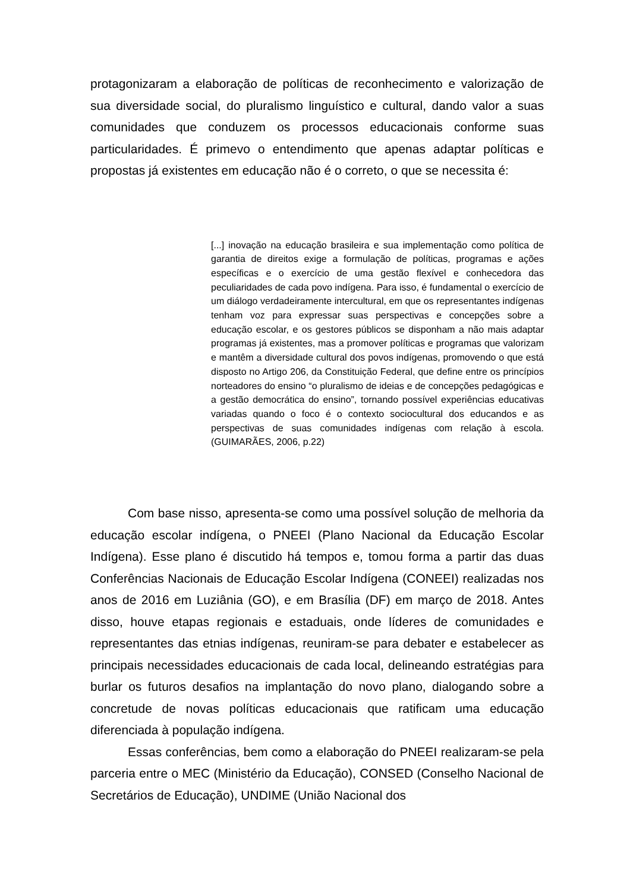protagonizaram a elaboração de políticas de reconhecimento e valorização de sua diversidade social, do pluralismo linguístico e cultural, dando valor a suas comunidades que conduzem os processos educacionais conforme suas particularidades. É primevo o entendimento que apenas adaptar políticas e propostas já existentes em educação não é o correto, o que se necessita é:
[...] inovação na educação brasileira e sua implementação como política de garantia de direitos exige a formulação de políticas, programas e ações específicas e o exercício de uma gestão flexível e conhecedora das peculiaridades de cada povo indígena. Para isso, é fundamental o exercício de um diálogo verdadeiramente intercultural, em que os representantes indígenas tenham voz para expressar suas perspectivas e concepções sobre a educação escolar, e os gestores públicos se disponham a não mais adaptar programas já existentes, mas a promover políticas e programas que valorizam e mantêm a diversidade cultural dos povos indígenas, promovendo o que está disposto no Artigo 206, da Constituição Federal, que define entre os princípios norteadores do ensino “o pluralismo de ideias e de concepções pedagógicas e a gestão democrática do ensino”, tornando possível experiências educativas variadas quando o foco é o contexto sociocultural dos educandos e as perspectivas de suas comunidades indígenas com relação à escola.(GUIMARÃES, 2006, p.22)
Com base nisso, apresenta-se como uma possível solução de melhoria da educação escolar indígena, o PNEEI (Plano Nacional da Educação Escolar Indígena). Esse plano é discutido há tempos e, tomou forma a partir das duas Conferências Nacionais de Educação Escolar Indígena (CONEEI) realizadas nos anos de 2016 em Luziânia (GO), e em Brasília (DF) em março de 2018. Antes disso, houve etapas regionais e estaduais, onde líderes de comunidades e representantes das etnias indígenas, reuniram-se para debater e estabelecer as principais necessidades educacionais de cada local, delineando estratégias para burlar os futuros desafios na implantação do novo plano, dialogando sobre a concretude de novas políticas educacionais que ratificam uma educação diferenciada à população indígena.
Essas conferências, bem como a elaboração do PNEEI realizaram-se pela parceria entre o MEC (Ministério da Educação), CONSED (Conselho Nacional de Secretários de Educação), UNDIME (União Nacional dos